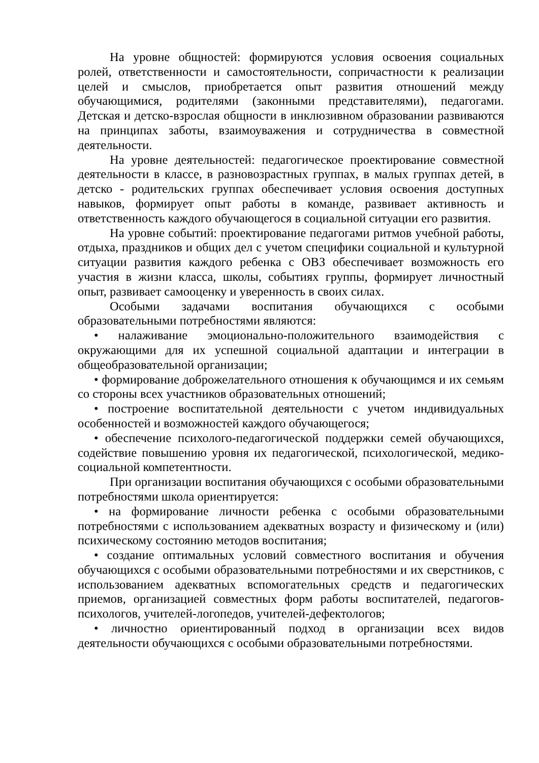На уровне общностей: формируются условия освоения социальных ролей, ответственности и самостоятельности, сопричастности к реализации целей и смыслов, приобретается опыт развития отношений между обучающимися, родителями (законными представителями), педагогами. Детская и детско-взрослая общности в инклюзивном образовании развиваются на принципах заботы, взаимоуважения и сотрудничества в совместной деятельности.
На уровне деятельностей: педагогическое проектирование совместной деятельности в классе, в разновозрастных группах, в малых группах детей, в детско - родительских группах обеспечивает условия освоения доступных навыков, формирует опыт работы в команде, развивает активность и ответственность каждого обучающегося в социальной ситуации его развития.
На уровне событий: проектирование педагогами ритмов учебной работы, отдыха, праздников и общих дел с учетом специфики социальной и культурной ситуации развития каждого ребенка с ОВЗ обеспечивает возможность его участия в жизни класса, школы, событиях группы, формирует личностный опыт, развивает самооценку и уверенность в своих силах.
Особыми задачами воспитания обучающихся с особыми образовательными потребностями являются:
• налаживание эмоционально-положительного взаимодействия с окружающими для их успешной социальной адаптации и интеграции в общеобразовательной организации;
• формирование доброжелательного отношения к обучающимся и их семьям со стороны всех участников образовательных отношений;
• построение воспитательной деятельности с учетом индивидуальных особенностей и возможностей каждого обучающегося;
• обеспечение психолого-педагогической поддержки семей обучающихся, содействие повышению уровня их педагогической, психологической, медико-социальной компетентности.
При организации воспитания обучающихся с особыми образовательными потребностями школа ориентируется:
• на формирование личности ребенка с особыми образовательными потребностями с использованием адекватных возрасту и физическому и (или) психическому состоянию методов воспитания;
• создание оптимальных условий совместного воспитания и обучения обучающихся с особыми образовательными потребностями и их сверстников, с использованием адекватных вспомогательных средств и педагогических приемов, организацией совместных форм работы воспитателей, педагогов-психологов, учителей-логопедов, учителей-дефектологов;
• личностно ориентированный подход в организации всех видов деятельности обучающихся с особыми образовательными потребностями.